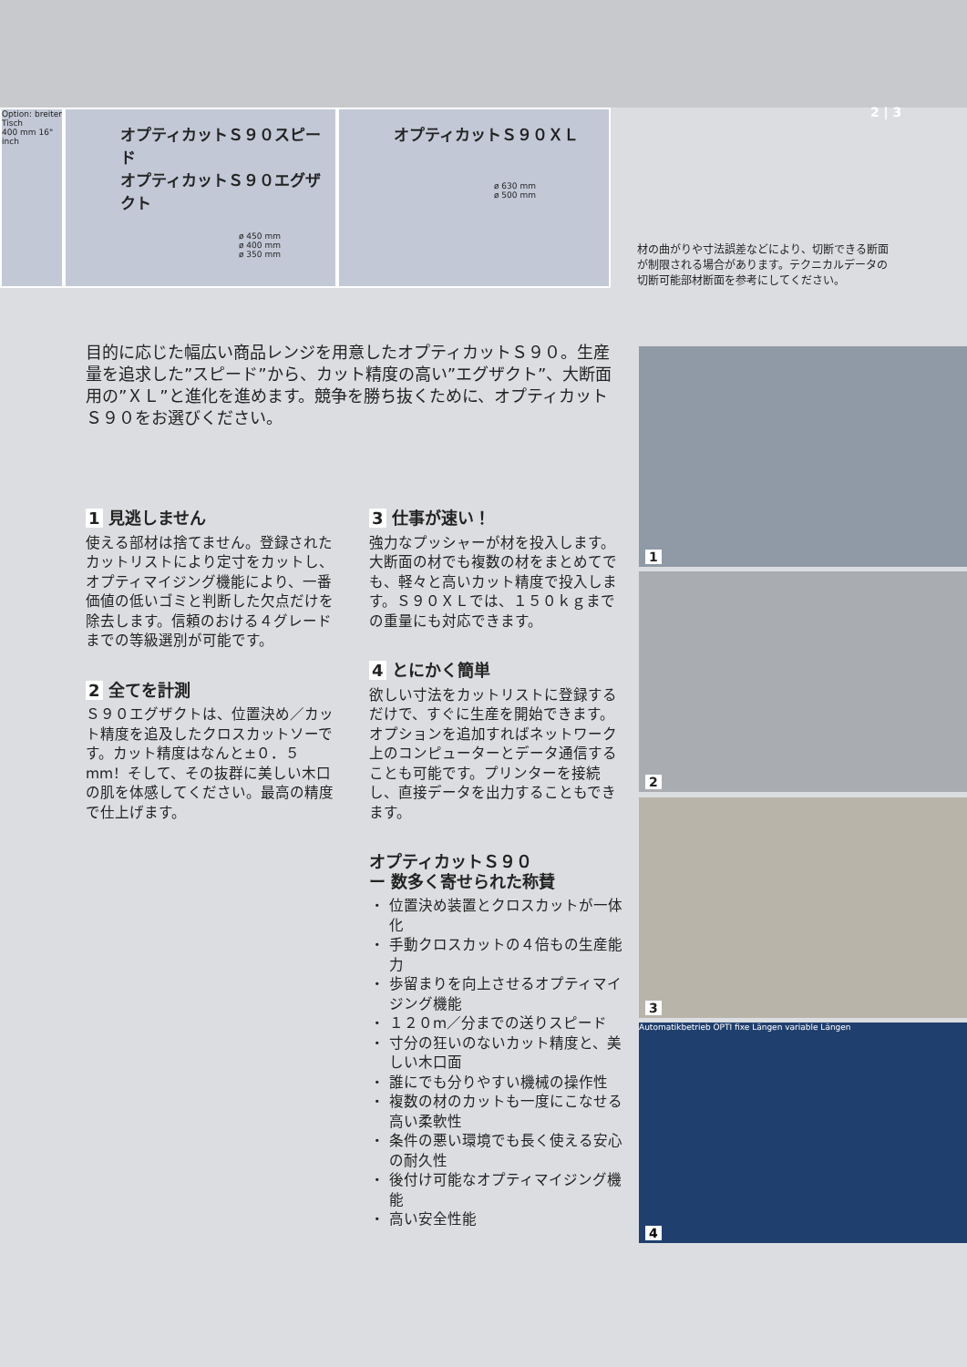Option: breiter Tisch
400 mm 16" inch
オプティカットＳ９０スピード
オプティカットＳ９０エグザクト
ø 450 mm
ø 400 mm
ø 350 mm
オプティカットＳ９０ＸＬ
ø 630 mm
ø 500 mm
2 | 3
材の曲がりや寸法誤差などにより、切断できる断面が制限される場合があります。テクニカルデータの切断可能部材断面を参考にしてください。
目的に応じた幅広い商品レンジを用意したオプティカットＳ９０。生産量を追求した”スピード”から、カット精度の高い”エグザクト”、大断面用の”ＸＬ”と進化を進めます。競争を勝ち抜くために、オプティカットＳ９０をお選びください。
1 見逃しません
使える部材は捨てません。登録されたカットリストにより定寸をカットし、オプティマイジング機能により、一番価値の低いゴミと判断した欠点だけを除去します。信頼のおける４グレードまでの等級選別が可能です。
2 全てを計測
Ｓ９０エグザクトは、位置決め／カット精度を追及したクロスカットソーです。カット精度はなんと±０．５mm！そして、その抜群に美しい木口の肌を体感してください。最高の精度で仕上げます。
3 仕事が速い！
強力なプッシャーが材を投入します。大断面の材でも複数の材をまとめてでも、軽々と高いカット精度で投入します。Ｓ９０ＸＬでは、１５０ｋｇまでの重量にも対応できます。
4 とにかく簡単
欲しい寸法をカットリストに登録するだけで、すぐに生産を開始できます。オプションを追加すればネットワーク上のコンピューターとデータ通信することも可能です。プリンターを接続し、直接データを出力することもできます。
オプティカットＳ９０
ー 数多く寄せられた称賛
位置決め装置とクロスカットが一体化
手動クロスカットの４倍もの生産能力
歩留まりを向上させるオプティマイジング機能
１２０m／分までの送りスピード
寸分の狂いのないカット精度と、美しい木口面
誰にでも分りやすい機械の操作性
複数の材のカットも一度にこなせる高い柔軟性
条件の悪い環境でも長く使える安心の耐久性
後付け可能なオプティマイジング機能
高い安全性能
1
2
3
Automatikbetrieb OPTI fixe Längen variable Längen
4